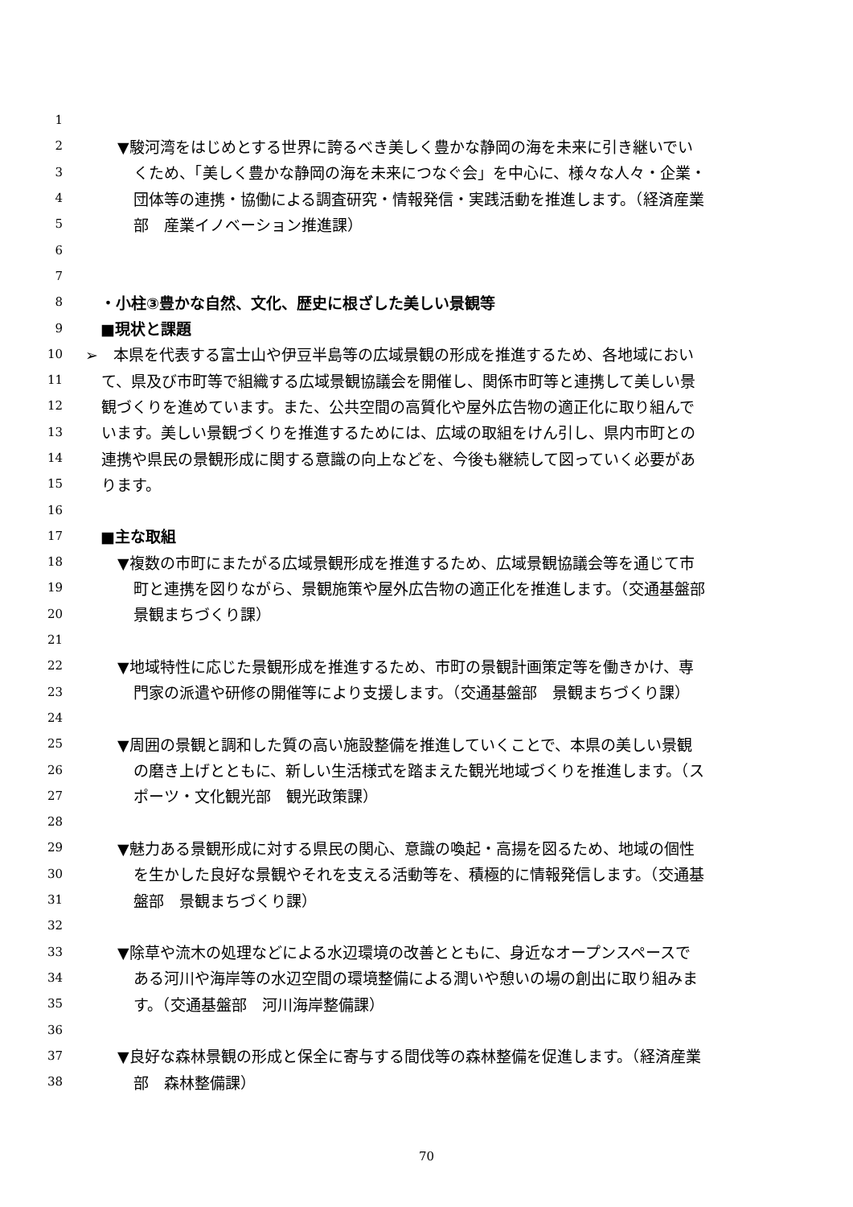1
2 ▼駿河湾をはじめとする世界に誇るべき美しく豊かな静岡の海を未来に引き継いでい
3 くため、「美しく豊かな静岡の海を未来につなぐ会」を中心に、様々な人々・企業・
4 団体等の連携・協働による調査研究・情報発信・実践活動を推進します。（経済産業
5 部　産業イノベーション推進課）
6
7
8 ・小柱③豊かな自然、文化、歴史に根ざした美しい景観等
9 ■現状と課題
10 ➢　本県を代表する富士山や伊豆半島等の広域景観の形成を推進するため、各地域におい
11 て、県及び市町等で組織する広域景観協議会を開催し、関係市町等と連携して美しい景
12 観づくりを進めています。また、公共空間の高質化や屋外広告物の適正化に取り組んで
13 います。美しい景観づくりを推進するためには、広域の取組をけん引し、県内市町との
14 連携や県民の景観形成に関する意識の向上などを、今後も継続して図っていく必要があ
15 ります。
16
17 ■主な取組
18 ▼複数の市町にまたがる広域景観形成を推進するため、広域景観協議会等を通じて市
19 町と連携を図りながら、景観施策や屋外広告物の適正化を推進します。（交通基盤部
20 景観まちづくり課）
21
22 ▼地域特性に応じた景観形成を推進するため、市町の景観計画策定等を働きかけ、専
23 門家の派遣や研修の開催等により支援します。（交通基盤部　景観まちづくり課）
24
25 ▼周囲の景観と調和した質の高い施設整備を推進していくことで、本県の美しい景観
26 の磨き上げとともに、新しい生活様式を踏まえた観光地域づくりを推進します。（ス
27 ポーツ・文化観光部　観光政策課）
28
29 ▼魅力ある景観形成に対する県民の関心、意識の喚起・高揚を図るため、地域の個性
30 を生かした良好な景観やそれを支える活動等を、積極的に情報発信します。（交通基
31 盤部　景観まちづくり課）
32
33 ▼除草や流木の処理などによる水辺環境の改善とともに、身近なオープンスペースで
34 ある河川や海岸等の水辺空間の環境整備による潤いや憩いの場の創出に取り組みま
35 す。（交通基盤部　河川海岸整備課）
36
37 ▼良好な森林景観の形成と保全に寄与する間伐等の森林整備を促進します。（経済産業
38 部　森林整備課）
70